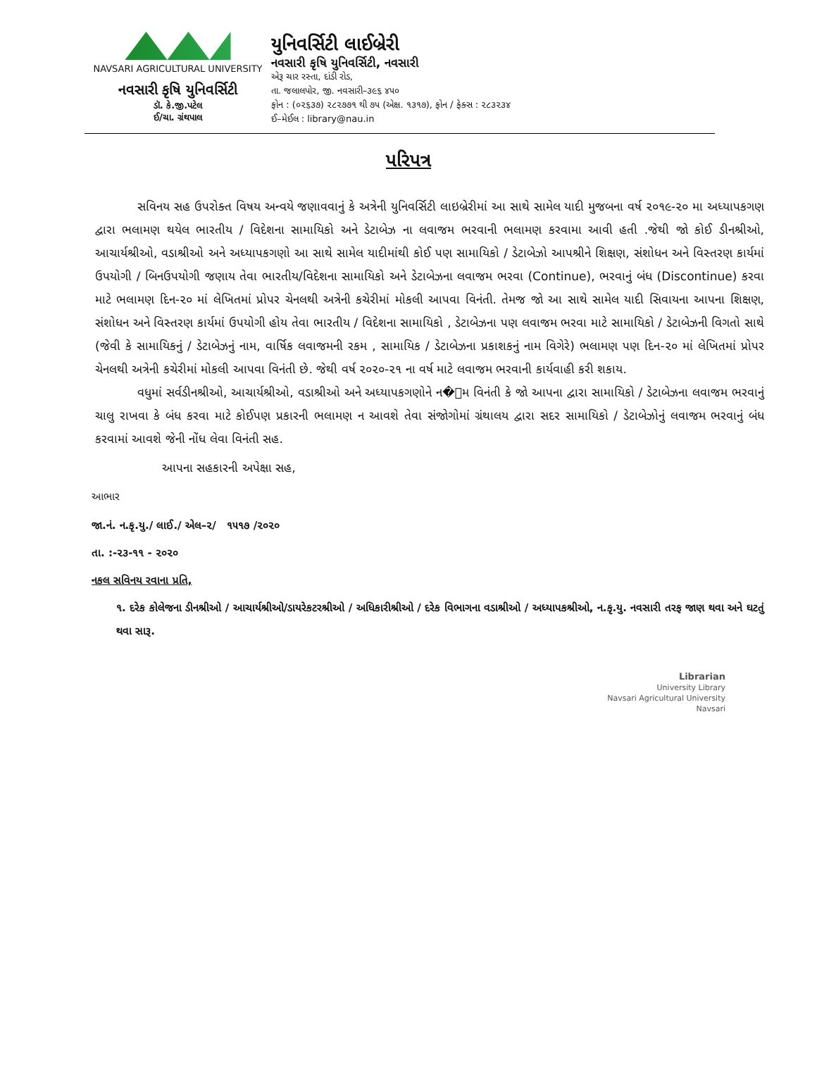NAVSARI AGRICULTURAL UNIVERSITY
નવસારી કૃષિ યુનિવર્સિટી
ડૉ. કે.જી.પટેલ
ઈ/ચા. ગ્રંથપાલ
યુનિવર્સિટી લાઈબ્રેરી
નવસારી કૃષિ યુનિવર્સિટી, નવસારી
એરૂ ચાર રસ્તા, દાંડી રોડ,
તા. જલાલપોર, જી. નવસારી–૩૯૬ ૪૫૦
ફોન : (૦૨૬૩૭) ૨૮૨૭૭૧ થી ૭૫ (એક્ષ. ૧૩૧૭), ફોન / ફેક્સ : ૨૮૩૨૩૪
ઈ–મેઈલ : library@nau.in
પરિપત્ર
સવિનય સહ ઉપરોક્ત વિષય અન્વયે જણાવવાનું કે અત્રેની યુનિવર્સિટી લાઇબ્રેરીમાં આ સાથે સામેલ યાદી મુજબના વર્ષ ૨૦૧૯-૨૦ મા અધ્યાપકગણ દ્વારા ભલામણ થયેલ ભારતીય / વિદેશના સામાયિકો અને ડેટાબેઝ ના લવાજમ ભરવાની ભલામણ કરવામા આવી હતી .જેથી જો કોઈ ડીનશ્રીઓ, આચાર્યશ્રીઓ, વડાશ્રીઓ અને અધ્યાપકગણો આ સાથે સામેલ યાદીમાંથી કોઈ પણ સામાયિકો / ડેટાબેઝો આપશ્રીને શિક્ષણ, સંશોધન અને વિસ્તરણ કાર્યમાં ઉપયોગી / બિનઉપયોગી જણાય તેવા ભારતીય/વિદેશના સામાયિકો અને ડેટાબેઝના લવાજમ ભરવા (Continue), ભરવાનું બંધ (Discontinue) કરવા માટે ભલામણ દિન-૨૦ માં લેખિતમાં પ્રોપર ચેનલથી અત્રેની કચેરીમાં મોકલી આપવા વિનંતી. તેમજ જો આ સાથે સામેલ યાદી સિવાયના આપના શિક્ષણ, સંશોધન અને વિસ્તરણ કાર્યમાં ઉપયોગી હોય તેવા ભારતીય / વિદેશના સામાયિકો , ડેટાબેઝના પણ લવાજમ ભરવા માટે સામાયિકો / ડેટાબેઝની વિગતો સાથે (જેવી કે સામાયિકનું / ડેટાબેઝનું નામ, વાર્ષિક લવાજમની રકમ , સામાયિક / ડેટાબેઝના પ્રકાશકનું નામ વિગેરે) ભલામણ પણ દિન-૨૦ માં લેખિતમાં પ્રોપર ચેનલથી અત્રેની કચેરીમાં મોકલી આપવા વિનંતી છે. જેથી વર્ષ ૨૦૨૦-૨૧ ના વર્ષ માટે લવાજમ ભરવાની કાર્યવાહી કરી શકાય.
વધુમાં સર્વડીનશ્રીઓ, આચાર્યશ્રીઓ, વડાશ્રીઓ અને અધ્યાપકગણોને ન�્મ વિનંતી કે જો આપના દ્વારા સામાયિકો / ડેટાબેઝના લવાજમ ભરવાનું ચાલુ રાખવા કે બંધ કરવા માટે કોઈપણ પ્રકારની ભલામણ ન આવશે તેવા સંજોગોમાં ગ્રંથાલય દ્વારા સદર સામાયિકો / ડેટાબેઝોનું લવાજમ ભરવાનું બંધ કરવામાં આવશે જેની નોંધ લેવા વિનંતી સહ.
આપના સહકારની અપેક્ષા સહ,
આભાર
જા.નં. ન.કૃ.યુ./ લાઈ./ એલ–૨/ ૧૫૧૭ /૨૦૨૦
તા. :-૨૩-૧૧ - ૨૦૨૦
નકલ સવિનય રવાના પ્રતિ,
૧. દરેક કોલેજના ડીનશ્રીઓ / આચાર્યશ્રીઓ/ડાયરેકટરશ્રીઓ / અધિકારીશ્રીઓ / દરેક વિભાગના વડાશ્રીઓ / અધ્યાપકશ્રીઓ, ન.કૃ.યુ. નવસારી તરફ જાણ થવા અને ઘટતું થવા સારૂ.
Librarian
University Library
Navsari Agricultural University
Navsari